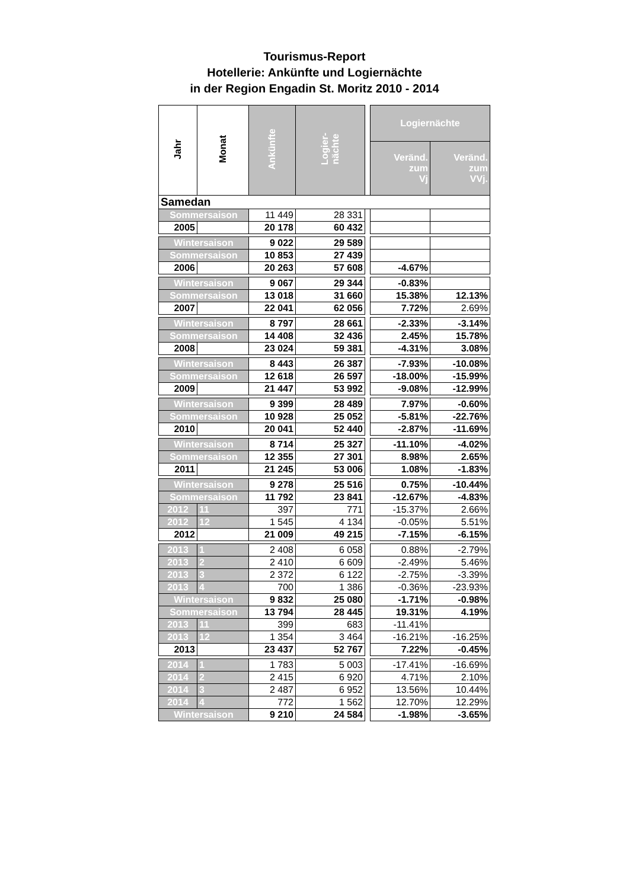Tourismus-Report
Hotellerie: Ankünfte und Logiernächte
in der Region Engadin St. Moritz 2010 - 2014
| Jahr | Monat | Ankünfte | Logier- nächte | | Logiernächte | |
| | | | | | Veränd. zum Vj | Veränd. zum VVj. |
| Samedan | | | | | | |
| Sommersaison | | 11 449 | 28 331 | | | |
| 2005 | | 20 178 | 60 432 | | | |
| Wintersaison | | 9 022 | 29 589 | | | |
| Sommersaison | | 10 853 | 27 439 | | | |
| 2006 | | 20 263 | 57 608 | | -4.67% | |
| Wintersaison | | 9 067 | 29 344 | | -0.83% | |
| Sommersaison | | 13 018 | 31 660 | | 15.38% | 12.13% |
| 2007 | | 22 041 | 62 056 | | 7.72% | 2.69% |
| Wintersaison | | 8 797 | 28 661 | | -2.33% | -3.14% |
| Sommersaison | | 14 408 | 32 436 | | 2.45% | 15.78% |
| 2008 | | 23 024 | 59 381 | | -4.31% | 3.08% |
| Wintersaison | | 8 443 | 26 387 | | -7.93% | -10.08% |
| Sommersaison | | 12 618 | 26 597 | | -18.00% | -15.99% |
| 2009 | | 21 447 | 53 992 | | -9.08% | -12.99% |
| Wintersaison | | 9 399 | 28 489 | | 7.97% | -0.60% |
| Sommersaison | | 10 928 | 25 052 | | -5.81% | -22.76% |
| 2010 | | 20 041 | 52 440 | | -2.87% | -11.69% |
| Wintersaison | | 8 714 | 25 327 | | -11.10% | -4.02% |
| Sommersaison | | 12 355 | 27 301 | | 8.98% | 2.65% |
| 2011 | | 21 245 | 53 006 | | 1.08% | -1.83% |
| Wintersaison | | 9 278 | 25 516 | | 0.75% | -10.44% |
| Sommersaison | | 11 792 | 23 841 | | -12.67% | -4.83% |
| 2012 | 11 | 397 | 771 | | -15.37% | 2.66% |
| 2012 | 12 | 1 545 | 4 134 | | -0.05% | 5.51% |
| 2012 | | 21 009 | 49 215 | | -7.15% | -6.15% |
| 2013 | 1 | 2 408 | 6 058 | | 0.88% | -2.79% |
| 2013 | 2 | 2 410 | 6 609 | | -2.49% | 5.46% |
| 2013 | 3 | 2 372 | 6 122 | | -2.75% | -3.39% |
| 2013 | 4 | 700 | 1 386 | | -0.36% | -23.93% |
| Wintersaison | | 9 832 | 25 080 | | -1.71% | -0.98% |
| Sommersaison | | 13 794 | 28 445 | | 19.31% | 4.19% |
| 2013 | 11 | 399 | 683 | | -11.41% | |
| 2013 | 12 | 1 354 | 3 464 | | -16.21% | -16.25% |
| 2013 | | 23 437 | 52 767 | | 7.22% | -0.45% |
| 2014 | 1 | 1 783 | 5 003 | | -17.41% | -16.69% |
| 2014 | 2 | 2 415 | 6 920 | | 4.71% | 2.10% |
| 2014 | 3 | 2 487 | 6 952 | | 13.56% | 10.44% |
| 2014 | 4 | 772 | 1 562 | | 12.70% | 12.29% |
| Wintersaison | | 9 210 | 24 584 | | -1.98% | -3.65% |